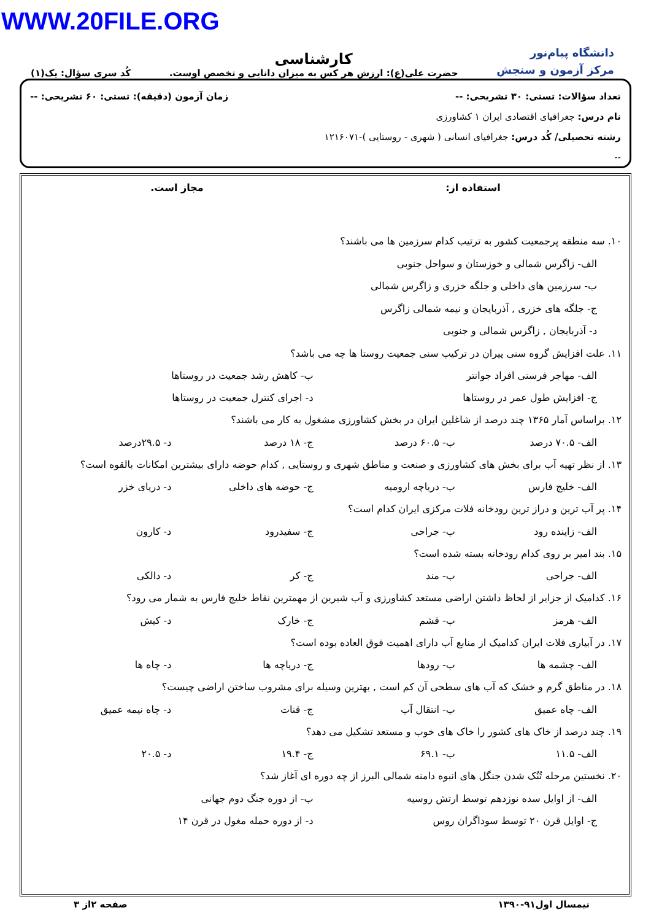WWW.20FILE.ORG
دانشگاه پیام‌نور
مرکز آزمون و سنجش
کارشناسی
حضرت علی(ع): ارزش هر کس به میزان دانایی و تخصص اوست.
کُد سری سؤال: یک(۱)
تعداد سؤالات: تستی: ۳۰ تشریحی: -- زمان آزمون (دقیقه): تستی: ۶۰ تشریحی: --
نام درس: جغرافیای اقتصادی ایران ۱ کشاورزی
رشته تحصیلی/ کُد درس: جغرافیای انسانی ( شهری - روستایی )-۱۲۱۶۰۷۱
--
استفاده از: مجاز است.
۱۰. سه منطقه پرجمعیت کشور به ترتیب کدام سرزمین ها می باشند؟
الف- زاگرس شمالی و خوزستان و سواحل جنوبی
ب- سرزمین های داخلی و جلگه خزری و زاگرس شمالی
ج- جلگه های خزری , آذربایجان و نیمه شمالی زاگرس
د- آذربایجان , زاگرس شمالی و جنوبی
۱۱. علت افزایش گروه سنی پیران در ترکیب سنی جمعیت روستا ها چه می باشد؟
الف- مهاجر فرستی افراد جوانتر ب- کاهش رشد جمعیت در روستاها
ج- افزایش طول عمر در روستاها د- اجرای کنترل جمعیت در روستاها
۱۲. براساس آمار ۱۳۶۵ چند درصد از شاغلین ایران در بخش کشاورزی مشغول به کار می باشند؟
الف- ۷۰.۵ درصد ب- ۶۰.۵ درصد ج- ۱۸ درصد د- ۲۹.۵درصد
۱۳. از نظر تهیه آب برای بخش های کشاورزی و صنعت و مناطق شهری و روستایی , کدام حوضه دارای بیشترین امکانات بالقوه است؟
الف- خلیج فارس ب- دریاچه ارومیه ج- حوضه های داخلی د- دریای خزر
۱۴. پر آب ترین و دراز ترین رودخانه فلات مرکزی ایران کدام است؟
الف- زاینده رود ب- جراحی ج- سفیدرود د- کارون
۱۵. بند امیر بر روی کدام رودخانه بسته شده است؟
الف- جراحی ب- مند ج- کر د- دالکی
۱۶. کدامیک از جزایر از لحاظ داشتن اراضی مستعد کشاورزی و آب شیرین از مهمترین نقاط خلیج فارس به شمار می رود؟
الف- هرمز ب- قشم ج- خارک د- کیش
۱۷. در آبیاری فلات ایران کدامیک از منابع آب دارای اهمیت فوق العاده بوده است؟
الف- چشمه ها ب- رودها ج- دریاچه ها د- چاه ها
۱۸. در مناطق گرم و خشک که آب های سطحی آن کم است , بهترین وسیله برای مشروب ساختن اراضی چیست؟
الف- چاه عمیق ب- انتقال آب ج- قنات د- چاه نیمه عمیق
۱۹. چند درصد از خاک های کشور را خاک های خوب و مستعد تشکیل می دهد؟
الف- ۱۱.۵ ب- ۶۹.۱ ج- ۱۹.۴ د- ۲۰.۵
۲۰. نخستین مرحله تُنُک شدن جنگل های انبوه دامنه شمالی البرز از چه دوره ای آغاز شد؟
الف- از اوایل سده نوزدهم توسط ارتش روسیه ب- از دوره جنگ دوم جهانی
ج- اوایل قرن ۲۰ توسط سوداگران روس د- از دوره حمله مغول در قرن ۱۴
نیمسال اول۹۱-۱۳۹۰ صفحه ۲از ۳